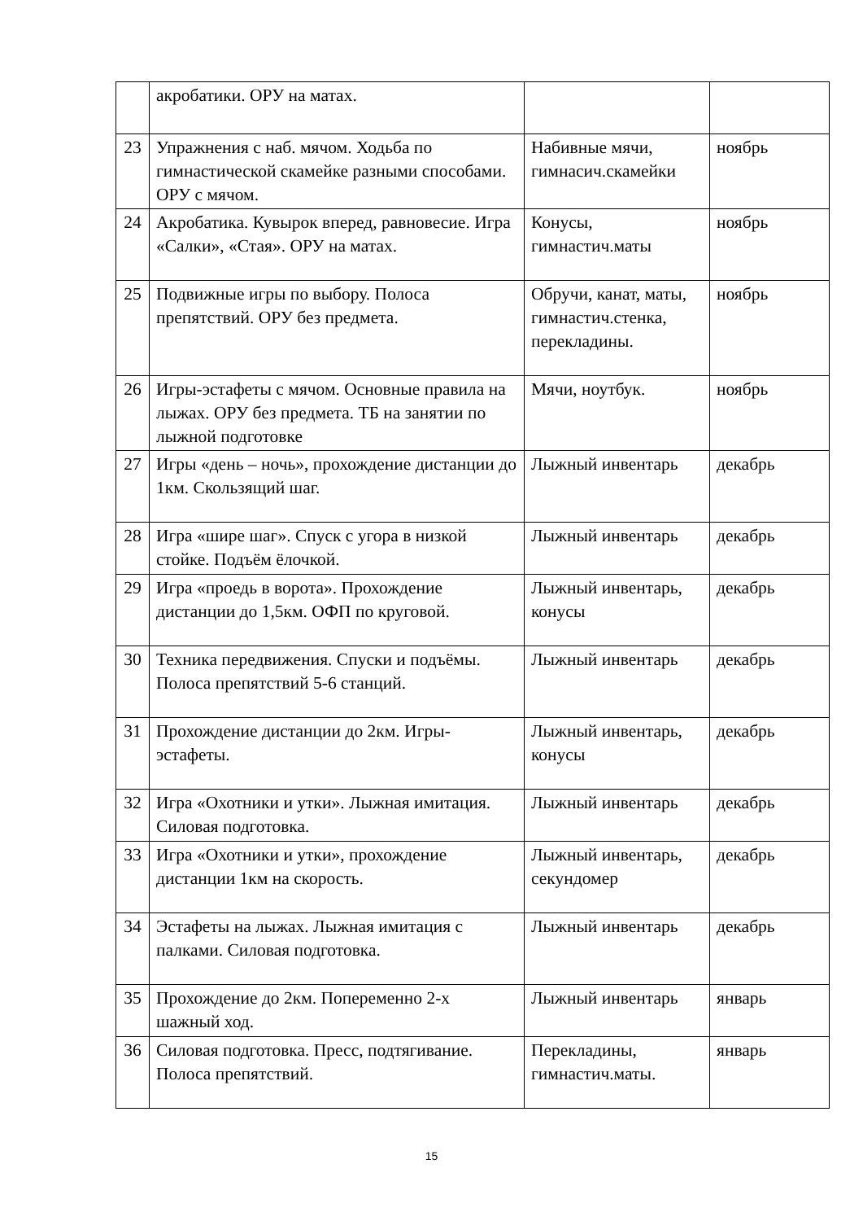| | акробатики. ОРУ на матах. | | |
| 23 | Упражнения с наб. мячом. Ходьба по гимнастической скамейке разными способами. ОРУ с мячом. | Набивные мячи, гимнасич.скамейки | ноябрь |
| 24 | Акробатика. Кувырок вперед, равновесие. Игра «Салки», «Стая». ОРУ на матах. | Конусы, гимнастич.маты | ноябрь |
| 25 | Подвижные игры по выбору. Полоса препятствий. ОРУ без предмета. | Обручи, канат, маты, гимнастич.стенка, перекладины. | ноябрь |
| 26 | Игры-эстафеты с мячом. Основные правила на лыжах. ОРУ без предмета. ТБ на занятии по лыжной подготовке | Мячи, ноутбук. | ноябрь |
| 27 | Игры «день – ночь», прохождение дистанции до 1км. Скользящий шаг. | Лыжный инвентарь | декабрь |
| 28 | Игра «шире шаг». Спуск с угора в низкой стойке. Подъём ёлочкой. | Лыжный инвентарь | декабрь |
| 29 | Игра «проедь в ворота». Прохождение дистанции до 1,5км. ОФП по круговой. | Лыжный инвентарь, конусы | декабрь |
| 30 | Техника передвижения. Спуски и подъёмы. Полоса препятствий 5-6 станций. | Лыжный инвентарь | декабрь |
| 31 | Прохождение дистанции до 2км. Игры-эстафеты. | Лыжный инвентарь, конусы | декабрь |
| 32 | Игра «Охотники и утки». Лыжная имитация. Силовая подготовка. | Лыжный инвентарь | декабрь |
| 33 | Игра «Охотники и утки», прохождение дистанции 1км на скорость. | Лыжный инвентарь, секундомер | декабрь |
| 34 | Эстафеты на лыжах. Лыжная имитация с палками. Силовая подготовка. | Лыжный инвентарь | декабрь |
| 35 | Прохождение до 2км. Попеременно 2-х шажный ход. | Лыжный инвентарь | январь |
| 36 | Силовая подготовка. Пресс, подтягивание. Полоса препятствий. | Перекладины, гимнастич.маты. | январь |
15